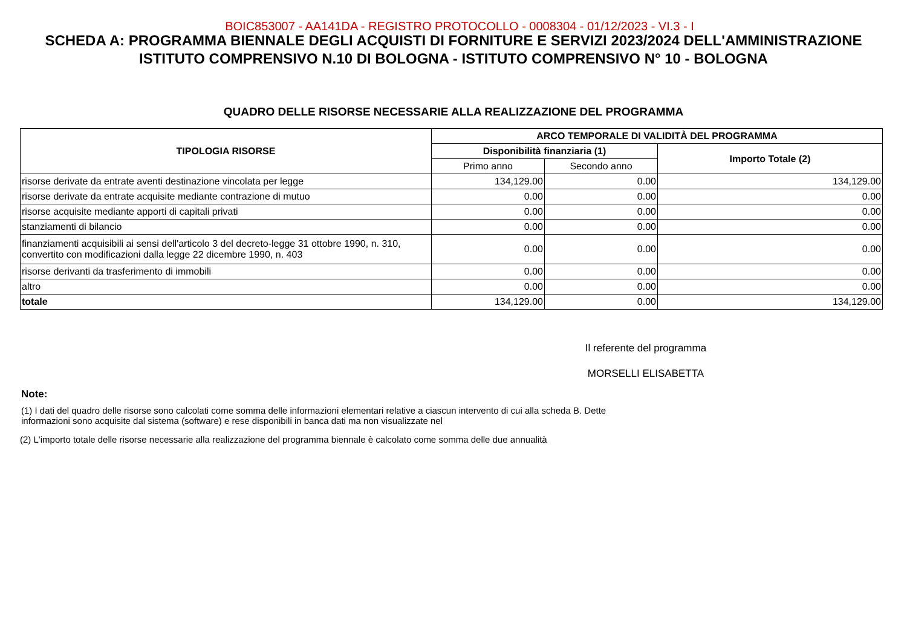BOIC853007 - AA141DA - REGISTRO PROTOCOLLO - 0008304 - 01/12/2023 - VI.3 - I
SCHEDA A: PROGRAMMA BIENNALE DEGLI ACQUISTI DI FORNITURE E SERVIZI 2023/2024 DELL'AMMINISTRAZIONE
ISTITUTO COMPRENSIVO N.10 DI BOLOGNA - ISTITUTO COMPRENSIVO N° 10 - BOLOGNA
QUADRO DELLE RISORSE NECESSARIE ALLA REALIZZAZIONE DEL PROGRAMMA
| TIPOLOGIA RISORSE | ARCO TEMPORALE DI VALIDITÀ DEL PROGRAMMA | | |
| --- | --- | --- | --- |
| | Disponibilità finanziaria (1) | | Importo Totale (2) |
| | Primo anno | Secondo anno | |
| risorse derivate da entrate aventi destinazione vincolata per legge | 134,129.00 | 0.00 | 134,129.00 |
| risorse derivate da entrate acquisite mediante contrazione di mutuo | 0.00 | 0.00 | 0.00 |
| risorse acquisite mediante apporti di capitali privati | 0.00 | 0.00 | 0.00 |
| stanziamenti di bilancio | 0.00 | 0.00 | 0.00 |
| finanziamenti acquisibili ai sensi dell'articolo 3 del decreto-legge 31 ottobre 1990, n. 310, convertito con modificazioni dalla legge 22 dicembre 1990, n. 403 | 0.00 | 0.00 | 0.00 |
| risorse derivanti da trasferimento di immobili | 0.00 | 0.00 | 0.00 |
| altro | 0.00 | 0.00 | 0.00 |
| totale | 134,129.00 | 0.00 | 134,129.00 |
Il referente del programma
MORSELLI ELISABETTA
Note:
(1) I dati del quadro delle risorse sono calcolati come somma delle informazioni elementari relative a ciascun intervento di cui alla scheda B. Dette
informazioni sono acquisite dal sistema (software) e rese disponibili in banca dati ma non visualizzate nel
(2) L'importo totale delle risorse necessarie alla realizzazione del programma biennale è calcolato come somma delle due annualità